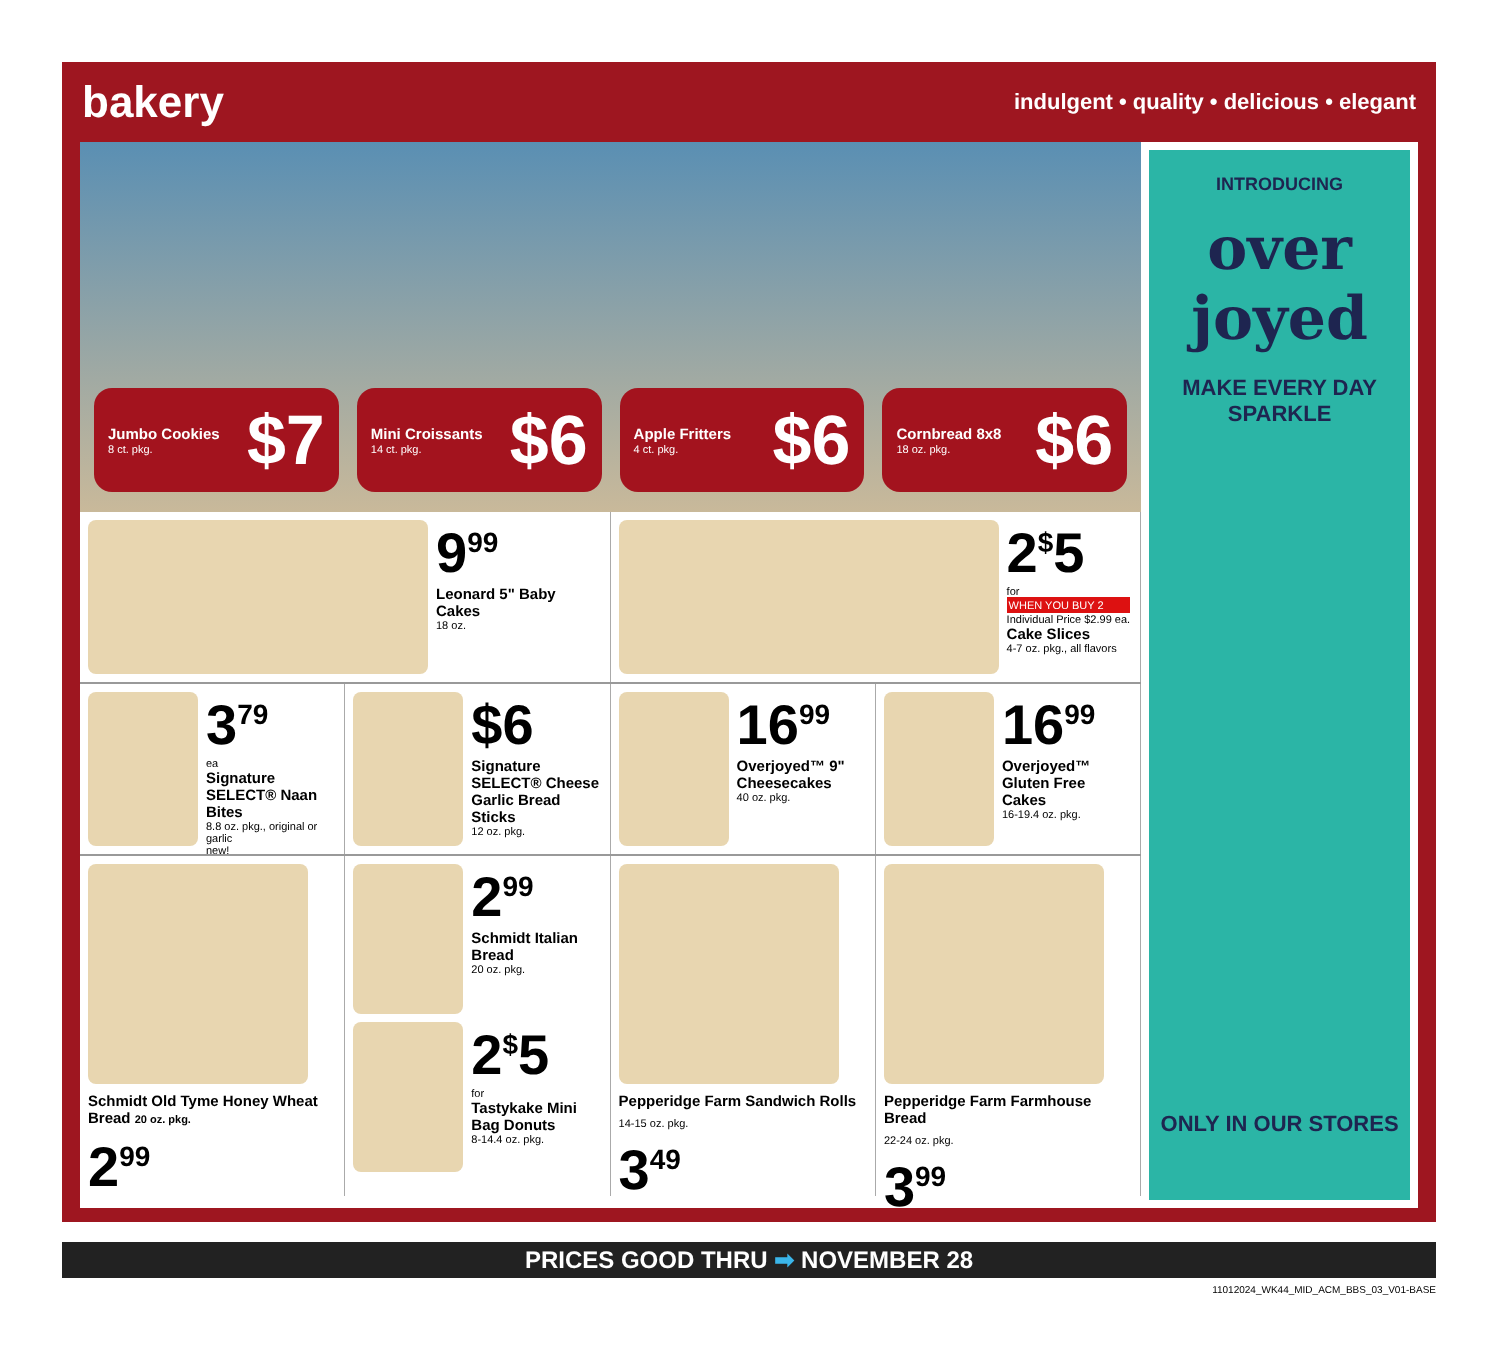bakery
indulgent • quality • delicious • elegant
Jumbo Cookies
8 ct. pkg.
$7
Mini Croissants
14 ct. pkg.
$6
Apple Fritters
4 ct. pkg.
$6
Cornbread 8x8
18 oz. pkg.
$6
9<sup>99</sup>
Leonard 5" Baby Cakes
18 oz.
2<sup>$</sup>5
for
WHEN YOU BUY 2
Individual Price $2.99 ea.
Cake Slices
4-7 oz. pkg., all flavors
3<sup>79</sup>
ea
Signature SELECT® Naan Bites
8.8 oz. pkg., original or garlic
new!
$6
Signature SELECT® Cheese Garlic Bread Sticks
12 oz. pkg.
16<sup>99</sup>
Overjoyed™ 9" Cheesecakes
40 oz. pkg.
16<sup>99</sup>
Overjoyed™ Gluten Free Cakes
16-19.4 oz. pkg.
Schmidt Old Tyme Honey Wheat Bread 20 oz. pkg.
2<sup>99</sup>
2<sup>99</sup>
Schmidt Italian Bread
20 oz. pkg.
2<sup>$</sup>5
for
Tastykake Mini Bag Donuts
8-14.4 oz. pkg.
Pepperidge Farm Sandwich Rolls
14-15 oz. pkg.
3<sup>49</sup>
Pepperidge Farm Farmhouse Bread
22-24 oz. pkg.
3<sup>99</sup>
INTRODUCING
over joyed
MAKE EVERY DAY SPARKLE
ONLY IN OUR STORES
PRICES GOOD THRU ➡ NOVEMBER 28
11012024_WK44_MID_ACM_BBS_03_V01-BASE